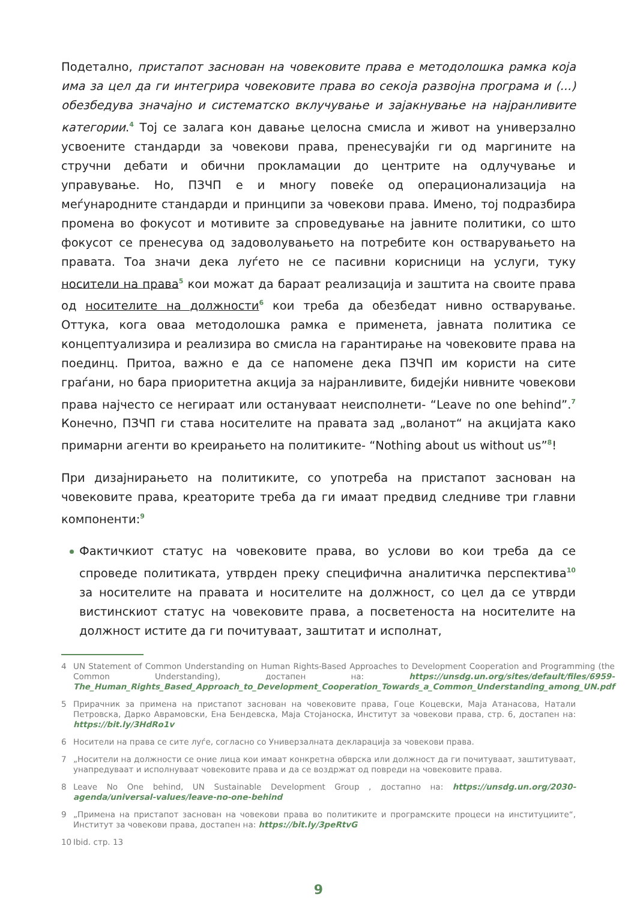Подетално, пристапот заснован на човековите права е методолошка рамка која има за цел да ги интегрира човековите права во секоја развојна програма и (...) обезбедува значајно и систематско вклучување и зајакнување на најранливите категории.<sup>4</sup> Тој се залага кон давање целосна смисла и живот на универзално усвоените стандарди за човекови права, пренесувајќи ги од маргините на стручни дебати и обични прокламации до центрите на одлучување и управување. Но, ПЗЧП е и многу повеќе од операционализација на меѓународните стандарди и принципи за човекови права. Имено, тој подразбира промена во фокусот и мотивите за спроведување на јавните политики, со што фокусот се пренесува од задоволувањето на потребите кон остварувањето на правата. Тоа значи дека луѓето не се пасивни корисници на услуги, туку носители на права<sup>5</sup> кои можат да бараат реализација и заштита на своите права од носителите на должности<sup>6</sup> кои треба да обезбедат нивно остварување. Оттука, кога оваа методолошка рамка е применета, јавната политика се концептуализира и реализира во смисла на гарантирање на човековите права на поединц. Притоа, важно е да се напомене дека ПЗЧП им користи на сите граѓани, но бара приоритетна акција за најранливите, бидејќи нивните човекови права најчесто се негираат или остануваат неисполнети- “Leave no one behind”.<sup>7</sup> Конечно, ПЗЧП ги става носителите на правата зад „воланот“ на акцијата како примарни агенти во креирањето на политиките- “Nothing about us without us”<sup>8</sup>!
При дизајнирањето на политиките, со употреба на пристапот заснован на човековите права, креаторите треба да ги имаат предвид следниве три главни компоненти:<sup>9</sup>
Фактичкиот статус на човековите права, во услови во кои треба да се спроведе политиката, утврден преку специфична аналитичка перспектива<sup>10</sup> за носителите на правата и носителите на должност, со цел да се утврди вистинскиот статус на човековите права, а посветеноста на носителите на должност истите да ги почитуваат, заштитат и исполнат,
4 UN Statement of Common Understanding on Human Rights-Based Approaches to Development Cooperation and Programming (the Common Understanding), достапен на: https://unsdg.un.org/sites/default/files/6959-The_Human_Rights_Based_Approach_to_Development_Cooperation_Towards_a_Common_Understanding_among_UN.pdf
5 Прирачник за примена на пристапот заснован на човековите права, Гоце Коцевски, Маја Атанасова, Натали Петровска, Дарко Аврамовски, Ена Бендевска, Маја Стојаноска, Институт за човекови права, стр. 6, достапен на: https://bit.ly/3HdRo1v
6 Носители на права се сите луѓе, согласно со Универзалната декларација за човекови права.
7 „Носители на должности се оние лица кои имаат конкретна обврска или должност да ги почитуваат, заштитуваат, унапредуваат и исполнуваат човековите права и да се воздржат од повреди на човековите права.
8 Leave No One behind, UN Sustainable Development Group , достапно на: https://unsdg.un.org/2030-agenda/universal-values/leave-no-one-behind
9 „Примена на пристапот заснован на човекови права во политиките и програмските процеси на институциите“, Институт за човекови права, достапен на: https://bit.ly/3peRtvG
10 Ibid. стр. 13
9